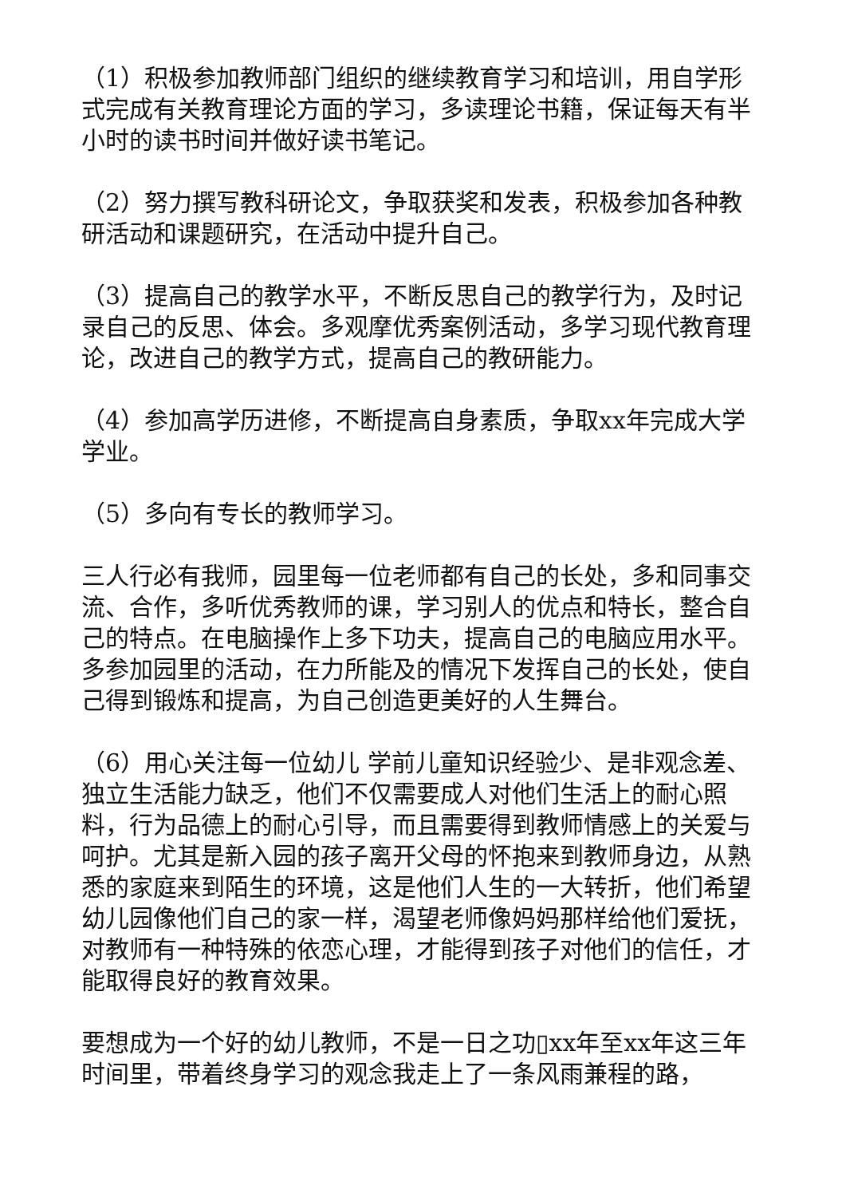（1）积极参加教师部门组织的继续教育学习和培训，用自学形式完成有关教育理论方面的学习，多读理论书籍，保证每天有半小时的读书时间并做好读书笔记。
（2）努力撰写教科研论文，争取获奖和发表，积极参加各种教研活动和课题研究，在活动中提升自己。
（3）提高自己的教学水平，不断反思自己的教学行为，及时记录自己的反思、体会。多观摩优秀案例活动，多学习现代教育理论，改进自己的教学方式，提高自己的教研能力。
（4）参加高学历进修，不断提高自身素质，争取xx年完成大学学业。
（5）多向有专长的教师学习。
三人行必有我师，园里每一位老师都有自己的长处，多和同事交流、合作，多听优秀教师的课，学习别人的优点和特长，整合自己的特点。在电脑操作上多下功夫，提高自己的电脑应用水平。多参加园里的活动，在力所能及的情况下发挥自己的长处，使自己得到锻炼和提高，为自己创造更美好的人生舞台。
（6）用心关注每一位幼儿 学前儿童知识经验少、是非观念差、独立生活能力缺乏，他们不仅需要成人对他们生活上的耐心照料，行为品德上的耐心引导，而且需要得到教师情感上的关爱与呵护。尤其是新入园的孩子离开父母的怀抱来到教师身边，从熟悉的家庭来到陌生的环境，这是他们人生的一大转折，他们希望幼儿园像他们自己的家一样，渴望老师像妈妈那样给他们爱抚，对教师有一种特殊的依恋心理，才能得到孩子对他们的信任，才能取得良好的教育效果。
要想成为一个好的幼儿教师，不是一日之功▯xx年至xx年这三年时间里，带着终身学习的观念我走上了一条风雨兼程的路，